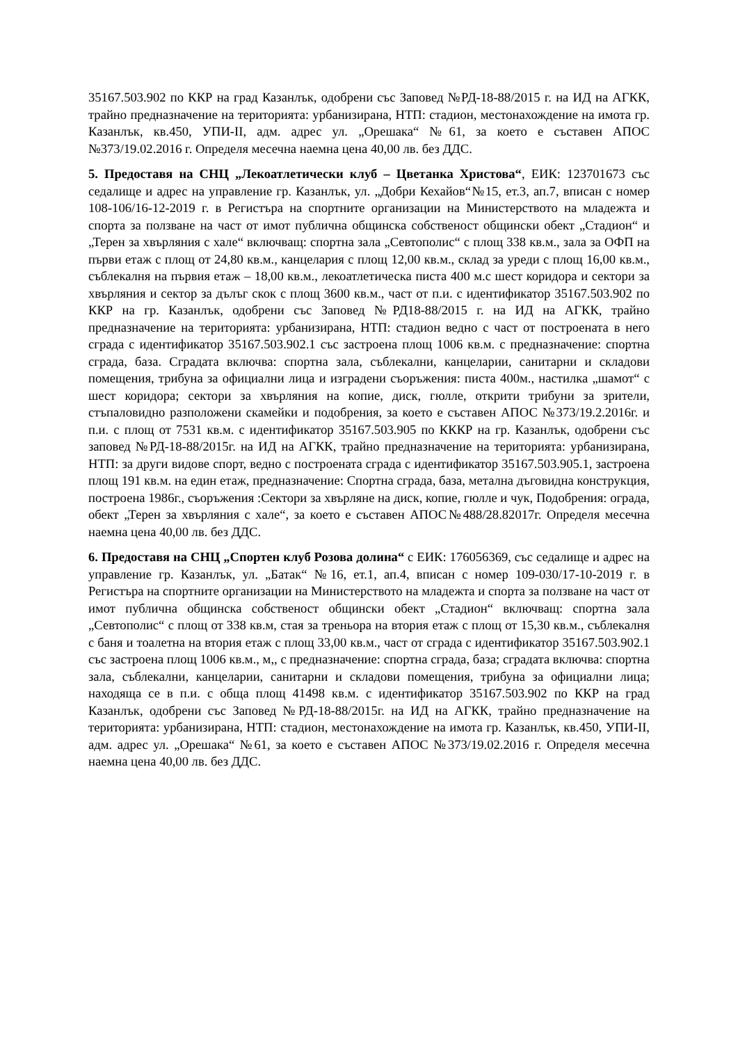35167.503.902 по ККР на град Казанлък, одобрени със Заповед №РД-18-88/2015 г. на ИД на АГКК, трайно предназначение на територията: урбанизирана, НТП: стадион, местонахождение на имота гр. Казанлък, кв.450, УПИ-II, адм. адрес ул. „Орешака“ №61, за което е съставен АПОС №373/19.02.2016 г. Определя месечна наемна цена 40,00 лв. без ДДС.
5. Предоставя на СНЦ „Лекоатлетически клуб – Цветанка Христова“, ЕИК: 123701673 със седалище и адрес на управление гр. Казанлък, ул. „Добри Кехайов“№15, ет.3, ап.7, вписан с номер 108-106/16-12-2019 г. в Регистъра на спортните организации на Министерството на младежта и спорта за ползване на част от имот публична общинска собственост общински обект „Стадион“ и „Терен за хвърляния с хале“ включващ: спортна зала „Севтополис“ с площ 338 кв.м., зала за ОФП на първи етаж с площ от 24,80 кв.м., канцелария с площ 12,00 кв.м., склад за уреди с площ 16,00 кв.м., съблекалня на първия етаж – 18,00 кв.м., лекоатлетическа писта 400 м.с шест коридора и сектори за хвърляния и сектор за дълъг скок с площ 3600 кв.м., част от п.и. с идентификатор 35167.503.902 по ККР на гр. Казанлък, одобрени със Заповед №РД18-88/2015 г. на ИД на АГКК, трайно предназначение на територията: урбанизирана, НТП: стадион ведно с част от построената в него сграда с идентификатор 35167.503.902.1 със застроена площ 1006 кв.м. с предназначение: спортна сграда, база. Сградата включва: спортна зала, съблекални, канцеларии, санитарни и складови помещения, трибуна за официални лица и изградени съоръжения: писта 400м., настилка „шамот“ с шест коридора; сектори за хвърляния на копие, диск, гюлле, открити трибуни за зрители, стъпаловидно разположени скамейки и подобрения, за което е съставен АПОС №373/19.2.2016г. и п.и. с площ от 7531 кв.м. с идентификатор 35167.503.905 по КККР на гр. Казанлък, одобрени със заповед №РД-18-88/2015г. на ИД на АГКК, трайно предназначение на територията: урбанизирана, НТП: за други видове спорт, ведно с построената сграда с идентификатор 35167.503.905.1, застроена площ 191 кв.м. на един етаж, предназначение: Спортна сграда, база, метална дъговидна конструкция, построена 1986г., съоръжения :Сектори за хвърляне на диск, копие, гюлле и чук, Подобрения: ограда, обект „Терен за хвърляния с хале“, за което е съставен АПОС№488/28.82017г. Определя месечна наемна цена 40,00 лв. без ДДС.
6. Предоставя на СНЦ „Спортен клуб Розова долина“ с ЕИК: 176056369, със седалище и адрес на управление гр. Казанлък, ул. „Батак“ №16, ет.1, ап.4, вписан с номер 109-030/17-10-2019 г. в Регистъра на спортните организации на Министерството на младежта и спорта за ползване на част от имот публична общинска собственост общински обект „Стадион“ включващ: спортна зала „Севтополис“ с площ от 338 кв.м, стая за треньора на втория етаж с площ от 15,30 кв.м., съблекалня с баня и тоалетна на втория етаж с площ 33,00 кв.м., част от сграда с идентификатор 35167.503.902.1 със застроена площ 1006 кв.м., м,, с предназначение: спортна сграда, база; сградата включва: спортна зала, съблекални, канцеларии, санитарни и складови помещения, трибуна за официални лица; находяща се в п.и. с обща площ 41498 кв.м. с идентификатор 35167.503.902 по ККР на град Казанлък, одобрени със Заповед №РД-18-88/2015г. на ИД на АГКК, трайно предназначение на територията: урбанизирана, НТП: стадион, местонахождение на имота гр. Казанлък, кв.450, УПИ-II, адм. адрес ул. „Орешака“ №61, за което е съставен АПОС №373/19.02.2016 г. Определя месечна наемна цена 40,00 лв. без ДДС.